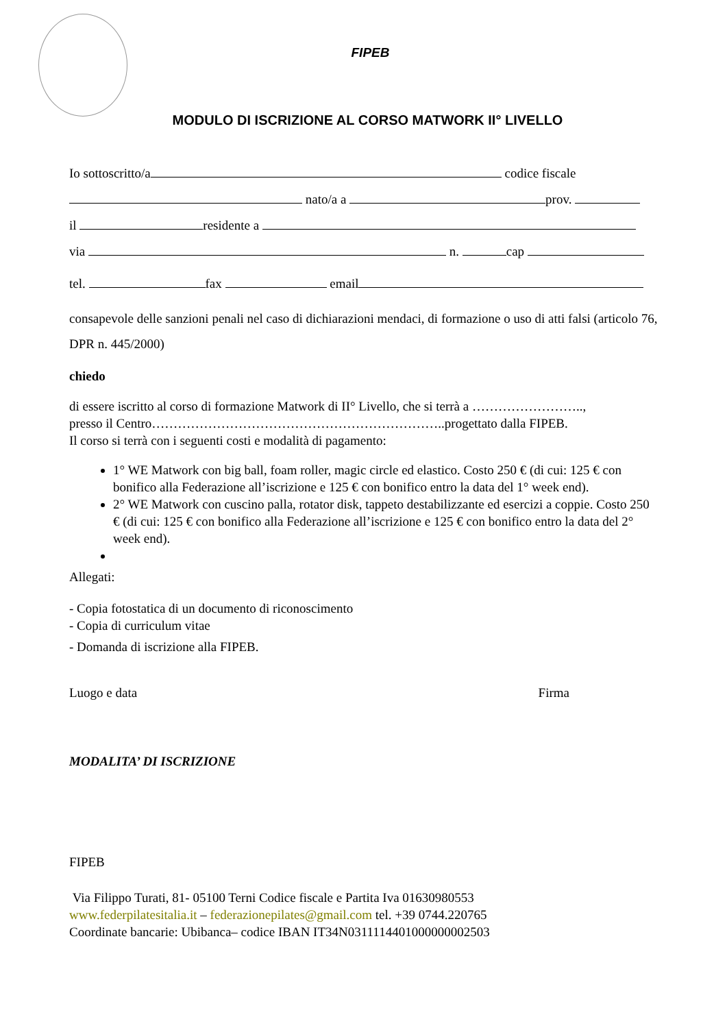FIPEB
MODULO DI ISCRIZIONE AL CORSO MATWORK II° LIVELLO
Io sottoscritto/a codice fiscale
nato/a a prov.
il residente a
via n. cap
tel. fax email
consapevole delle sanzioni penali nel caso di dichiarazioni mendaci, di formazione o uso di atti falsi (articolo 76, DPR n. 445/2000)
chiedo
di essere iscritto al corso di formazione Matwork di II° Livello, che si terrà a ……………………..,
presso il Centro…………………………………………………………..progettato dalla FIPEB.
Il corso si terrà con i seguenti costi e modalità di pagamento:
1° WE Matwork con big ball, foam roller, magic circle ed elastico. Costo 250 € (di cui: 125 € con bonifico alla Federazione all’iscrizione e 125 € con bonifico entro la data del 1° week end).
2° WE Matwork con cuscino palla, rotator disk, tappeto destabilizzante ed esercizi a coppie. Costo 250 € (di cui: 125 € con bonifico alla Federazione all’iscrizione e 125 € con bonifico entro la data del 2° week end).
Allegati:
- Copia fotostatica di un documento di riconoscimento
- Copia di curriculum vitae
- Domanda di iscrizione alla FIPEB.
Luogo e data Firma
MODALITA’ DI ISCRIZIONE
FIPEB
Via Filippo Turati, 81- 05100 Terni Codice fiscale e Partita Iva 01630980553
www.federpilatesitalia.it – federazionepilates@gmail.com tel. +39 0744.220765
Coordinate bancarie: Ubibanca– codice IBAN IT34N0311114401000000002503